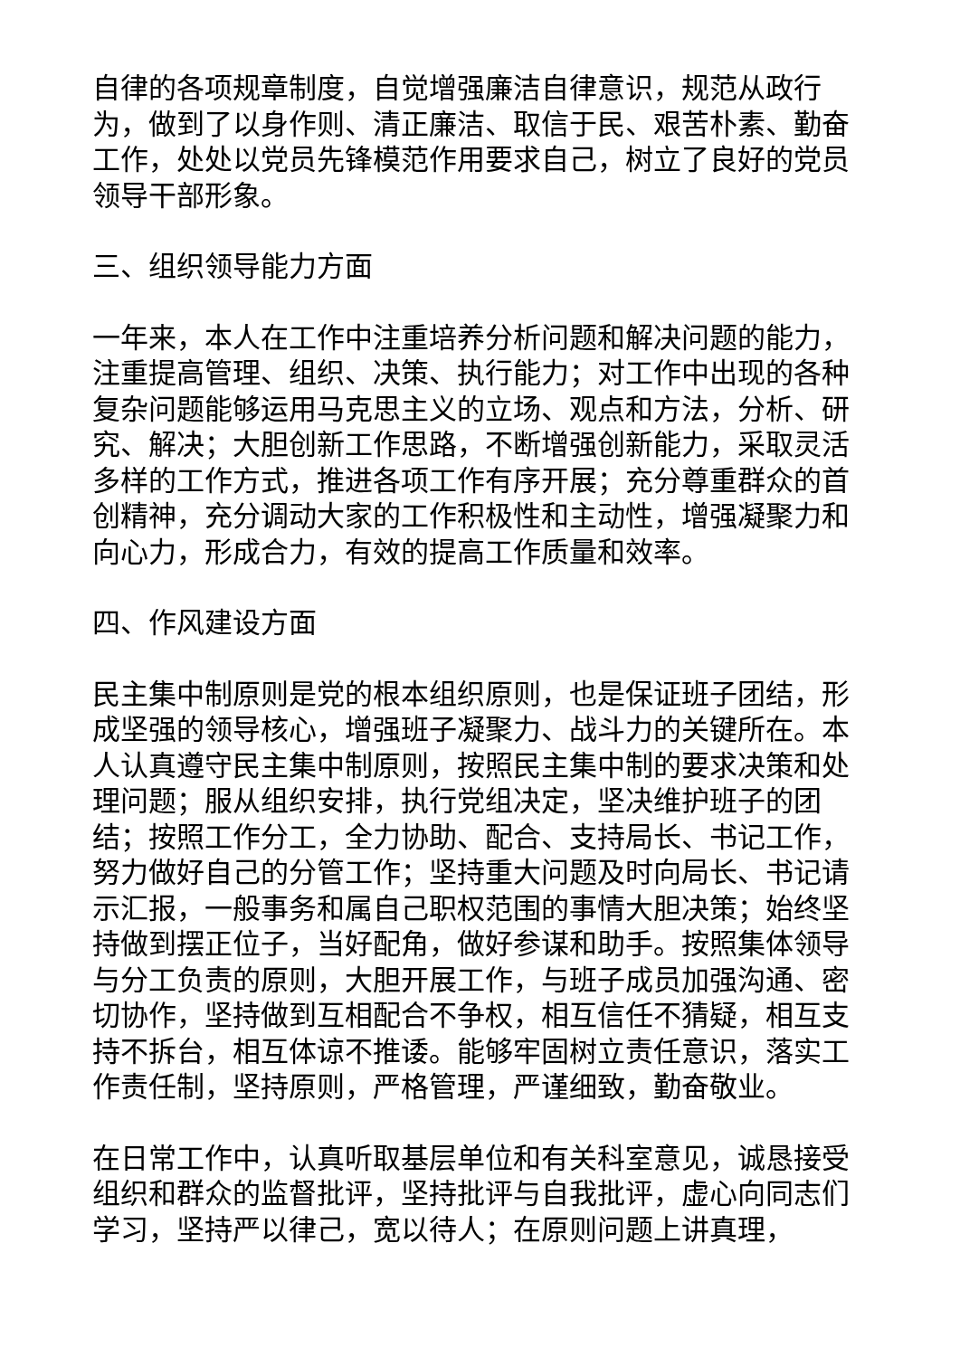自律的各项规章制度，自觉增强廉洁自律意识，规范从政行为，做到了以身作则、清正廉洁、取信于民、艰苦朴素、勤奋工作，处处以党员先锋模范作用要求自己，树立了良好的党员领导干部形象。
三、组织领导能力方面
一年来，本人在工作中注重培养分析问题和解决问题的能力，注重提高管理、组织、决策、执行能力；对工作中出现的各种复杂问题能够运用马克思主义的立场、观点和方法，分析、研究、解决；大胆创新工作思路，不断增强创新能力，采取灵活多样的工作方式，推进各项工作有序开展；充分尊重群众的首创精神，充分调动大家的工作积极性和主动性，增强凝聚力和向心力，形成合力，有效的提高工作质量和效率。
四、作风建设方面
民主集中制原则是党的根本组织原则，也是保证班子团结，形成坚强的领导核心，增强班子凝聚力、战斗力的关键所在。本人认真遵守民主集中制原则，按照民主集中制的要求决策和处理问题；服从组织安排，执行党组决定，坚决维护班子的团结；按照工作分工，全力协助、配合、支持局长、书记工作，努力做好自己的分管工作；坚持重大问题及时向局长、书记请示汇报，一般事务和属自己职权范围的事情大胆决策；始终坚持做到摆正位子，当好配角，做好参谋和助手。按照集体领导与分工负责的原则，大胆开展工作，与班子成员加强沟通、密切协作，坚持做到互相配合不争权，相互信任不猜疑，相互支持不拆台，相互体谅不推诿。能够牢固树立责任意识，落实工作责任制，坚持原则，严格管理，严谨细致，勤奋敬业。
在日常工作中，认真听取基层单位和有关科室意见，诚恳接受组织和群众的监督批评，坚持批评与自我批评，虚心向同志们学习，坚持严以律己，宽以待人；在原则问题上讲真理，